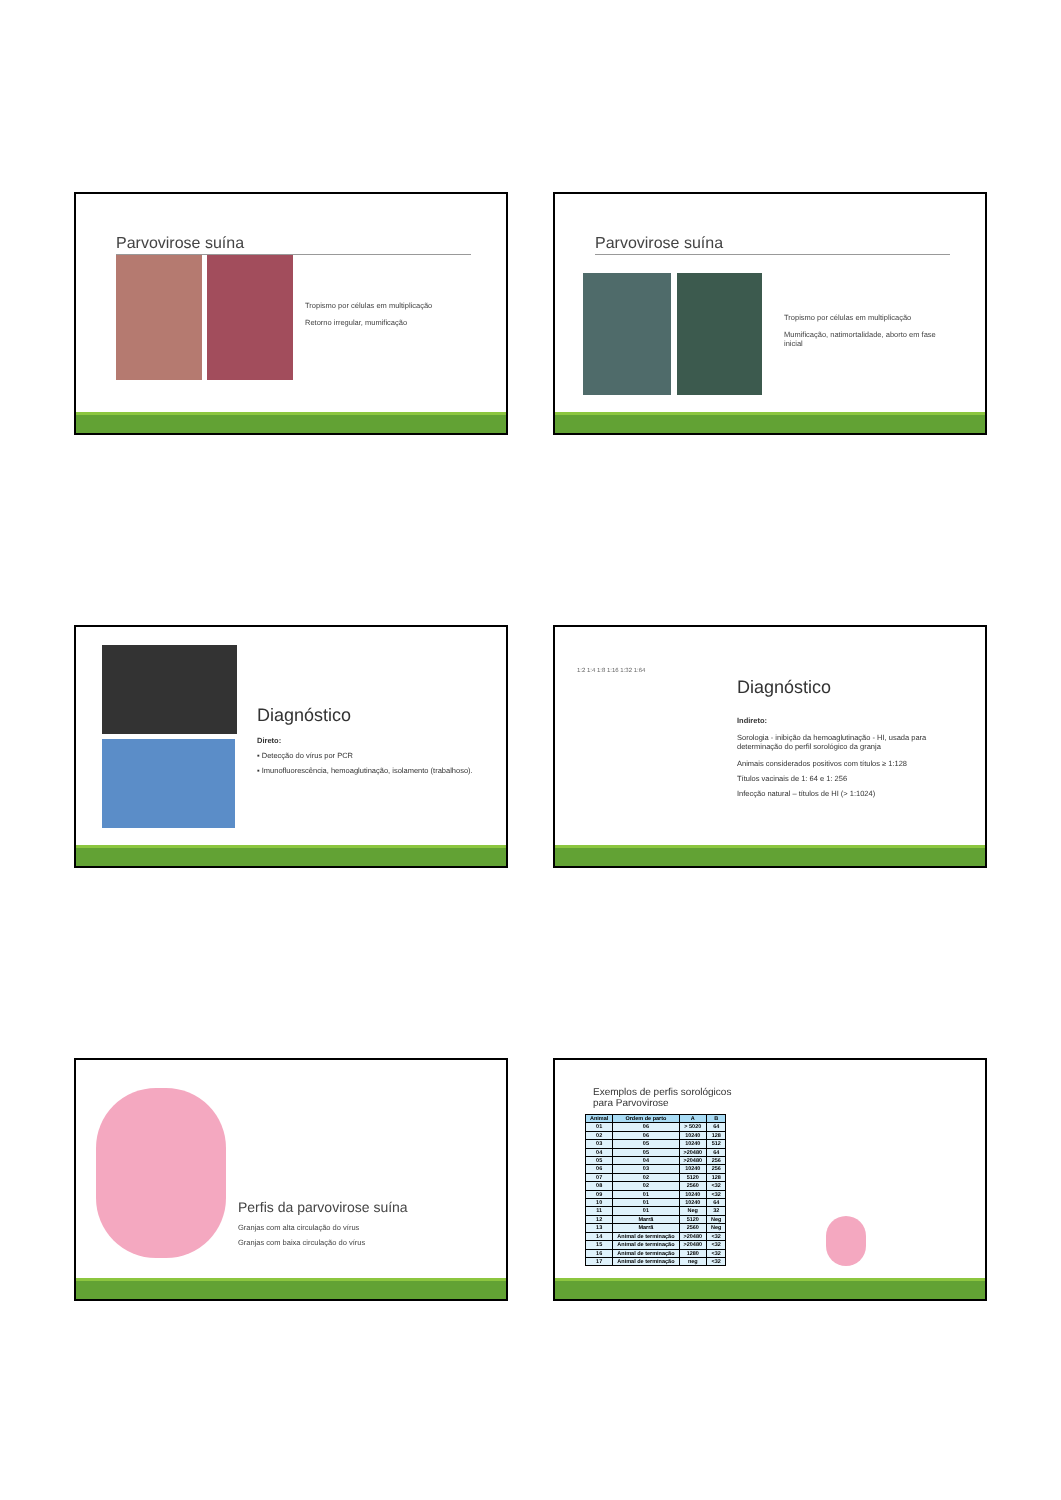Parvovirose suína
Tropismo por células em multiplicação
Retorno irregular, mumificação
Parvovirose suína
Tropismo por células em multiplicação
Mumificação, natimortalidade, aborto em fase inicial
Diagnóstico
Direto:
▪ Detecção do vírus por PCR
▪ Imunofluorescência, hemoaglutinação, isolamento (trabalhoso).
1:2 1:4 1:8 1:16 1:32 1:64
Diagnóstico
Indireto:
Sorologia - inibição da hemoaglutinação - HI, usada para determinação do perfil sorológico da granja
Animais considerados positivos com títulos ≥ 1:128
Títulos vacinais de 1: 64 e 1: 256
Infecção natural – títulos de HI (> 1:1024)
Perfis da parvovirose suína
Granjas com alta circulação do vírus
Granjas com baixa circulação do vírus
Exemplos de perfis sorológicos
para Parvovirose
| Animal | Ordem de parto | A | B |
| --- | --- | --- | --- |
| 01 | 06 | > 5020 | 64 |
| 02 | 06 | 10240 | 128 |
| 03 | 05 | 10240 | 512 |
| 04 | 05 | >20480 | 64 |
| 05 | 04 | >20480 | 256 |
| 06 | 03 | 10240 | 256 |
| 07 | 02 | 5120 | 128 |
| 08 | 02 | 2560 | <32 |
| 09 | 01 | 10240 | <32 |
| 10 | 01 | 10240 | 64 |
| 11 | 01 | Neg | 32 |
| 12 | Marrã | 5120 | Neg |
| 13 | Marrã | 2560 | Neg |
| 14 | Animal de terminação | >20480 | <32 |
| 15 | Animal de terminação | >20480 | <32 |
| 16 | Animal de terminação | 1280 | <32 |
| 17 | Animal de terminação | neg | <32 |